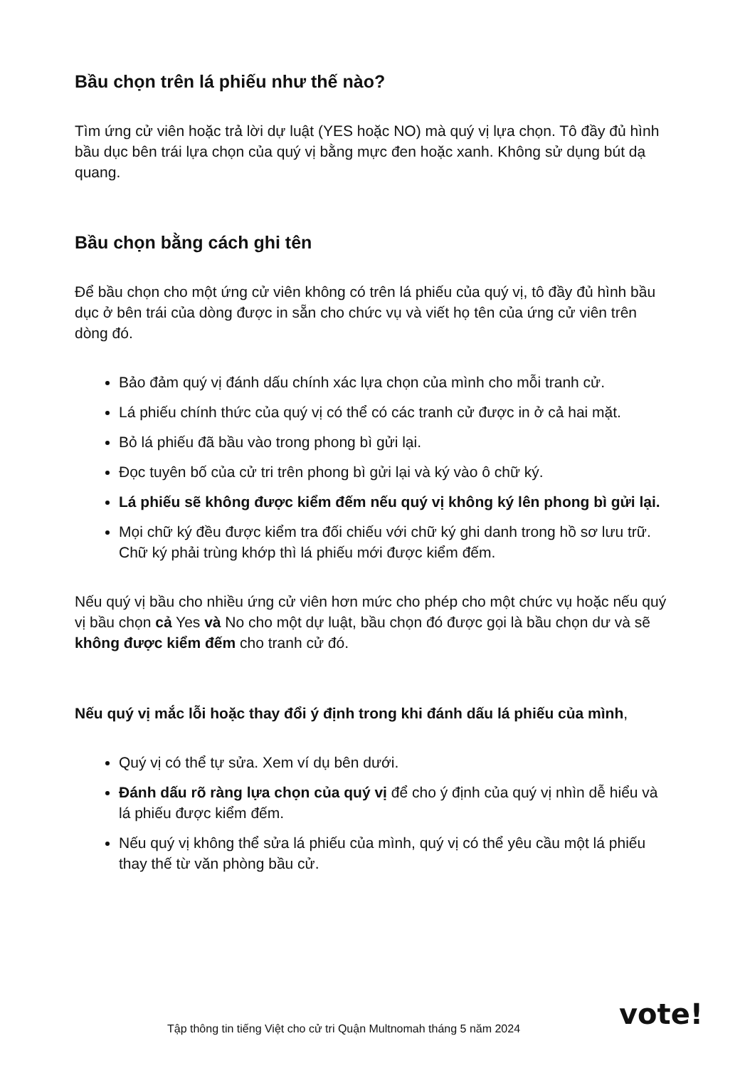Bầu chọn trên lá phiếu như thế nào?
Tìm ứng cử viên hoặc trả lời dự luật (YES hoặc NO) mà quý vị lựa chọn. Tô đầy đủ hình bầu dục bên trái lựa chọn của quý vị bằng mực đen hoặc xanh. Không sử dụng bút dạ quang.
Bầu chọn bằng cách ghi tên
Để bầu chọn cho một ứng cử viên không có trên lá phiếu của quý vị, tô đầy đủ hình bầu dục ở bên trái của dòng được in sẵn cho chức vụ và viết họ tên của ứng cử viên trên dòng đó.
Bảo đảm quý vị đánh dấu chính xác lựa chọn của mình cho mỗi tranh cử.
Lá phiếu chính thức của quý vị có thể có các tranh cử được in ở cả hai mặt.
Bỏ lá phiếu đã bầu vào trong phong bì gửi lại.
Đọc tuyên bố của cử tri trên phong bì gửi lại và ký vào ô chữ ký.
Lá phiếu sẽ không được kiểm đếm nếu quý vị không ký lên phong bì gửi lại.
Mọi chữ ký đều được kiểm tra đối chiếu với chữ ký ghi danh trong hồ sơ lưu trữ. Chữ ký phải trùng khớp thì lá phiếu mới được kiểm đếm.
Nếu quý vị bầu cho nhiều ứng cử viên hơn mức cho phép cho một chức vụ hoặc nếu quý vị bầu chọn cả Yes và No cho một dự luật, bầu chọn đó được gọi là bầu chọn dư và sẽ không được kiểm đếm cho tranh cử đó.
Nếu quý vị mắc lỗi hoặc thay đổi ý định trong khi đánh dấu lá phiếu của mình,
Quý vị có thể tự sửa. Xem ví dụ bên dưới.
Đánh dấu rõ ràng lựa chọn của quý vị để cho ý định của quý vị nhìn dễ hiểu và lá phiếu được kiểm đếm.
Nếu quý vị không thể sửa lá phiếu của mình, quý vị có thể yêu cầu một lá phiếu thay thế từ văn phòng bầu cử.
Tập thông tin tiếng Việt cho cử tri Quận Multnomah tháng 5 năm 2024
vote!